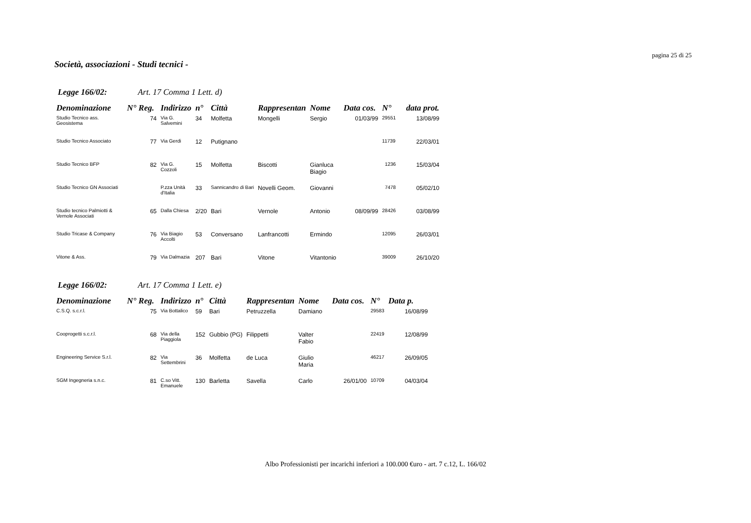pagina 25 di 25
Società, associazioni - Studi tecnici -
Legge 166/02: Art. 17 Comma 1 Lett. d)
| Denominazione | N° Reg. | Indirizzo | n° | Città | Rappresentan | Nome | Data cos. | N° | data prot. |
| --- | --- | --- | --- | --- | --- | --- | --- | --- | --- |
| Studio Tecnico ass. Geosistema | 74 | Via G. Salvemini | 34 | Molfetta | Mongelli | Sergio | 01/03/99 | 29551 | 13/08/99 |
| Studio Tecnico Associato | 77 | Via Gerdi | 12 | Putignano | | | | 11739 | 22/03/01 |
| Studio Tecnico BFP | 82 | Via G. Cozzoli | 15 | Molfetta | Biscotti | Gianluca Biagio | | 1236 | 15/03/04 |
| Studio Tecnico GN Associati | | P.zza Unità d'Italia | 33 | Sannicandro di Bari | Novelli Geom. | Giovanni | | 7478 | 05/02/10 |
| Studio tecnico Palmiotti & Vernole Associati | 65 | Dalla Chiesa | 2/20 | Bari | Vernole | Antonio | 08/09/99 | 28426 | 03/08/99 |
| Studio Tricase & Company | 76 | Via Biagio Accolti | 53 | Conversano | Lanfrancotti | Ermindo | | 12095 | 26/03/01 |
| Vitone & Ass. | 79 | Via Dalmazia | 207 | Bari | Vitone | Vitantonio | | 39009 | 26/10/20 |
Legge 166/02: Art. 17 Comma 1 Lett. e)
| Denominazione | N° Reg. | Indirizzo | n° | Città | Rappresentan | Nome | Data cos. | N° | Data p. |
| --- | --- | --- | --- | --- | --- | --- | --- | --- | --- |
| C.S.Q. s.c.r.l. | 75 | Via Bottalico | 59 | Bari | Petruzzella | Damiano | | 29583 | 16/08/99 |
| Cooprogetti s.c.r.l. | 68 | Via della Piaggiola | 152 | Gubbio (PG) | Filippetti | Valter Fabio | | 22419 | 12/08/99 |
| Engineering Service S.r.l. | 82 | Via Settembrini | 36 | Molfetta | de Luca | Giulio Maria | | 46217 | 26/09/05 |
| SGM Ingegneria s.n.c. | 81 | C.so Vitt. Emanuele | 130 | Barletta | Savella | Carlo | 26/01/00 | 10709 | 04/03/04 |
Albo Professionisti per incarichi inferiori a 100.000 €uro - art. 7 c.12, L. 166/02